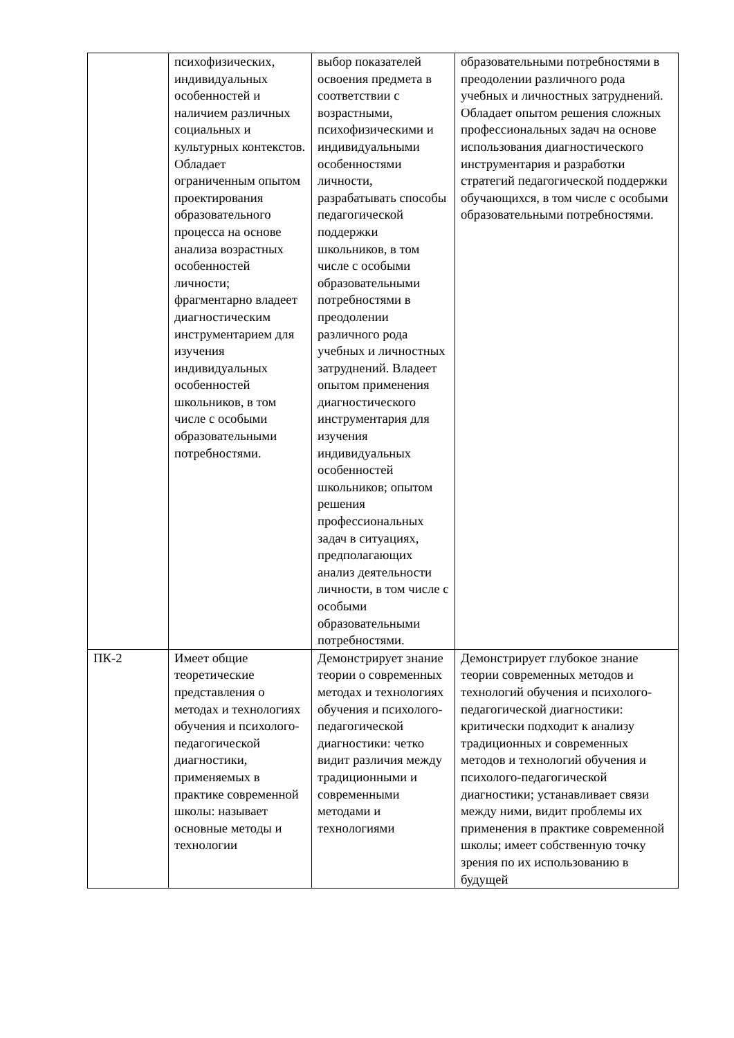| | психофизических, индивидуальных особенностей и наличием различных социальных и культурных контекстов. Обладает ограниченным опытом проектирования образовательного процесса на основе анализа возрастных особенностей личности; фрагментарно владеет диагностическим инструментарием для изучения индивидуальных особенностей школьников, в том числе с особыми образовательными потребностями. | выбор показателей освоения предмета в соответствии с возрастными, психофизическими и индивидуальными особенностями личности, разрабатывать способы педагогической поддержки школьников, в том числе с особыми образовательными потребностями в преодолении различного рода учебных и личностных затруднений. Владеет опытом применения диагностического инструментария для изучения индивидуальных особенностей школьников; опытом решения профессиональных задач в ситуациях, предполагающих анализ деятельности личности, в том числе с особыми образовательными потребностями. | образовательными потребностями в преодолении различного рода учебных и личностных затруднений. Обладает опытом решения сложных профессиональных задач на основе использования диагностического инструментария и разработки стратегий педагогической поддержки обучающихся, в том числе с особыми образовательными потребностями. |
| ПК-2 | Имеет общие теоретические представления о методах и технологиях обучения и психолого-педагогической диагностики, применяемых в практике современной школы: называет основные методы и технологии | Демонстрирует знание теории о современных методах и технологиях обучения и психолого-педагогической диагностики: четко видит различия между традиционными и современными методами и технологиями | Демонстрирует глубокое знание теории современных методов и технологий обучения и психолого-педагогической диагностики: критически подходит к анализу традиционных и современных методов и технологий обучения и психолого-педагогической диагностики; устанавливает связи между ними, видит проблемы их применения в практике современной школы; имеет собственную точку зрения по их использованию в будущей |